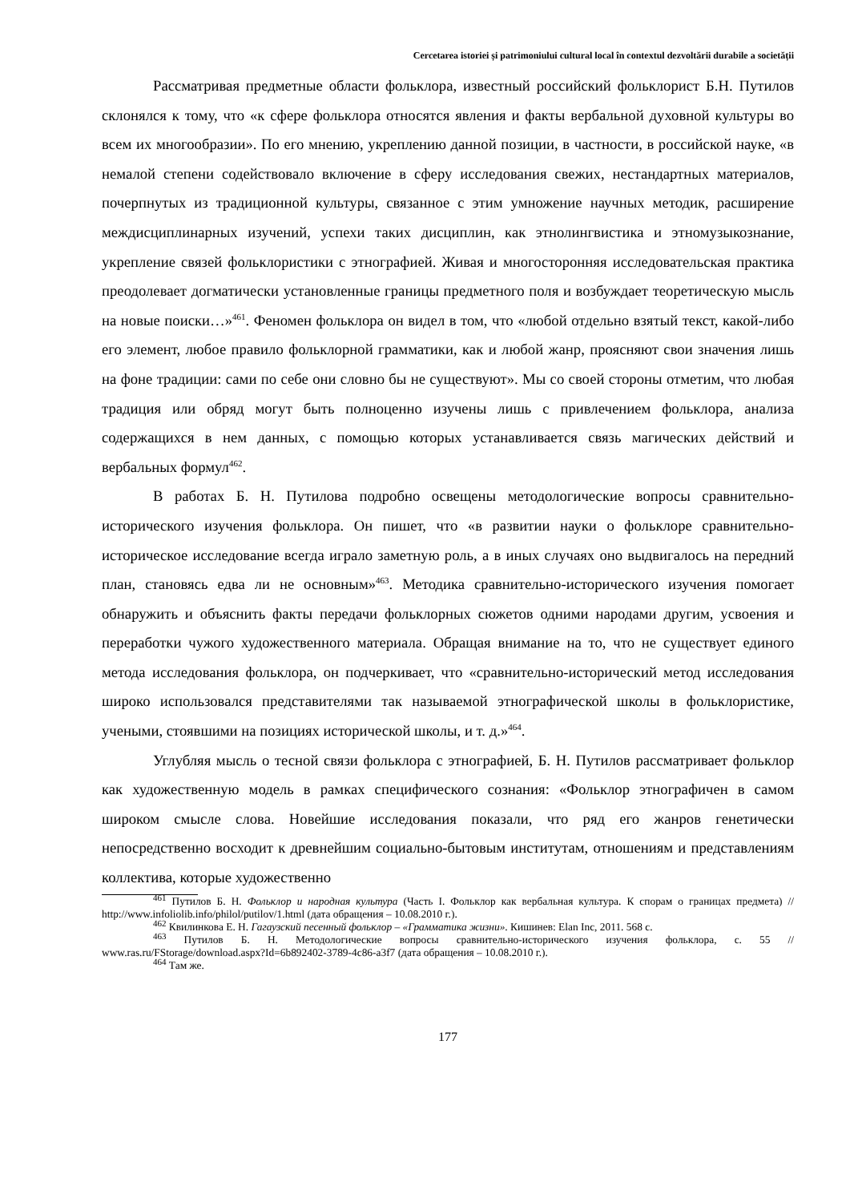Cercetarea istoriei și patrimoniului cultural local în contextul dezvoltării durabile a societății
Рассматривая предметные области фольклора, известный российский фольклорист Б.Н. Путилов склонялся к тому, что «к сфере фольклора относятся явления и факты вербальной духовной культуры во всем их многообразии». По его мнению, укреплению данной позиции, в частности, в российской науке, «в немалой степени содействовало включение в сферу исследования свежих, нестандартных материалов, почерпнутых из традиционной культуры, связанное с этим умножение научных методик, расширение междисциплинарных изучений, успехи таких дисциплин, как этнолингвистика и этномузыкознание, укрепление связей фольклористики с этнографией. Живая и многосторонняя исследовательская практика преодолевает догматически установленные границы предметного поля и возбуждает теоретическую мысль на новые поиски…»<sup>461</sup>. Феномен фольклора он видел в том, что «любой отдельно взятый текст, какой-либо его элемент, любое правило фольклорной грамматики, как и любой жанр, проясняют свои значения лишь на фоне традиции: сами по себе они словно бы не существуют». Мы со своей стороны отметим, что любая традиция или обряд могут быть полноценно изучены лишь с привлечением фольклора, анализа содержащихся в нем данных, с помощью которых устанавливается связь магических действий и вербальных формул<sup>462</sup>.
В работах Б. Н. Путилова подробно освещены методологические вопросы сравнительно-исторического изучения фольклора. Он пишет, что «в развитии науки о фольклоре сравнительно-историческое исследование всегда играло заметную роль, а в иных случаях оно выдвигалось на передний план, становясь едва ли не основным»<sup>463</sup>. Методика сравнительно-исторического изучения помогает обнаружить и объяснить факты передачи фольклорных сюжетов одними народами другим, усвоения и переработки чужого художественного материала. Обращая внимание на то, что не существует единого метода исследования фольклора, он подчеркивает, что «сравнительно-исторический метод исследования широко использовался представителями так называемой этнографической школы в фольклористике, учеными, стоявшими на позициях исторической школы, и т. д.»<sup>464</sup>.
Углубляя мысль о тесной связи фольклора с этнографией, Б. Н. Путилов рассматривает фольклор как художественную модель в рамках специфического сознания: «Фольклор этнографичен в самом широком смысле слова. Новейшие исследования показали, что ряд его жанров генетически непосредственно восходит к древнейшим социально-бытовым институтам, отношениям и представлениям коллектива, которые художественно
<sup>461</sup> Путилов Б. Н. Фольклор и народная культура (Часть I. Фольклор как вербальная культура. К спорам о границах предмета) // http://www.infoliolib.info/philol/putilov/1.html (дата обращения – 10.08.2010 г.).
<sup>462</sup> Квилинкова Е. Н. Гагаузский песенный фольклор – «Грамматика жизни». Кишинев: Elan Inc, 2011. 568 с.
<sup>463</sup> Путилов Б. Н. Методологические вопросы сравнительно-исторического изучения фольклора, с. 55 // www.ras.ru/FStorage/download.aspx?Id=6b892402-3789-4c86-a3f7 (дата обращения – 10.08.2010 г.).
<sup>464</sup> Там же.
177